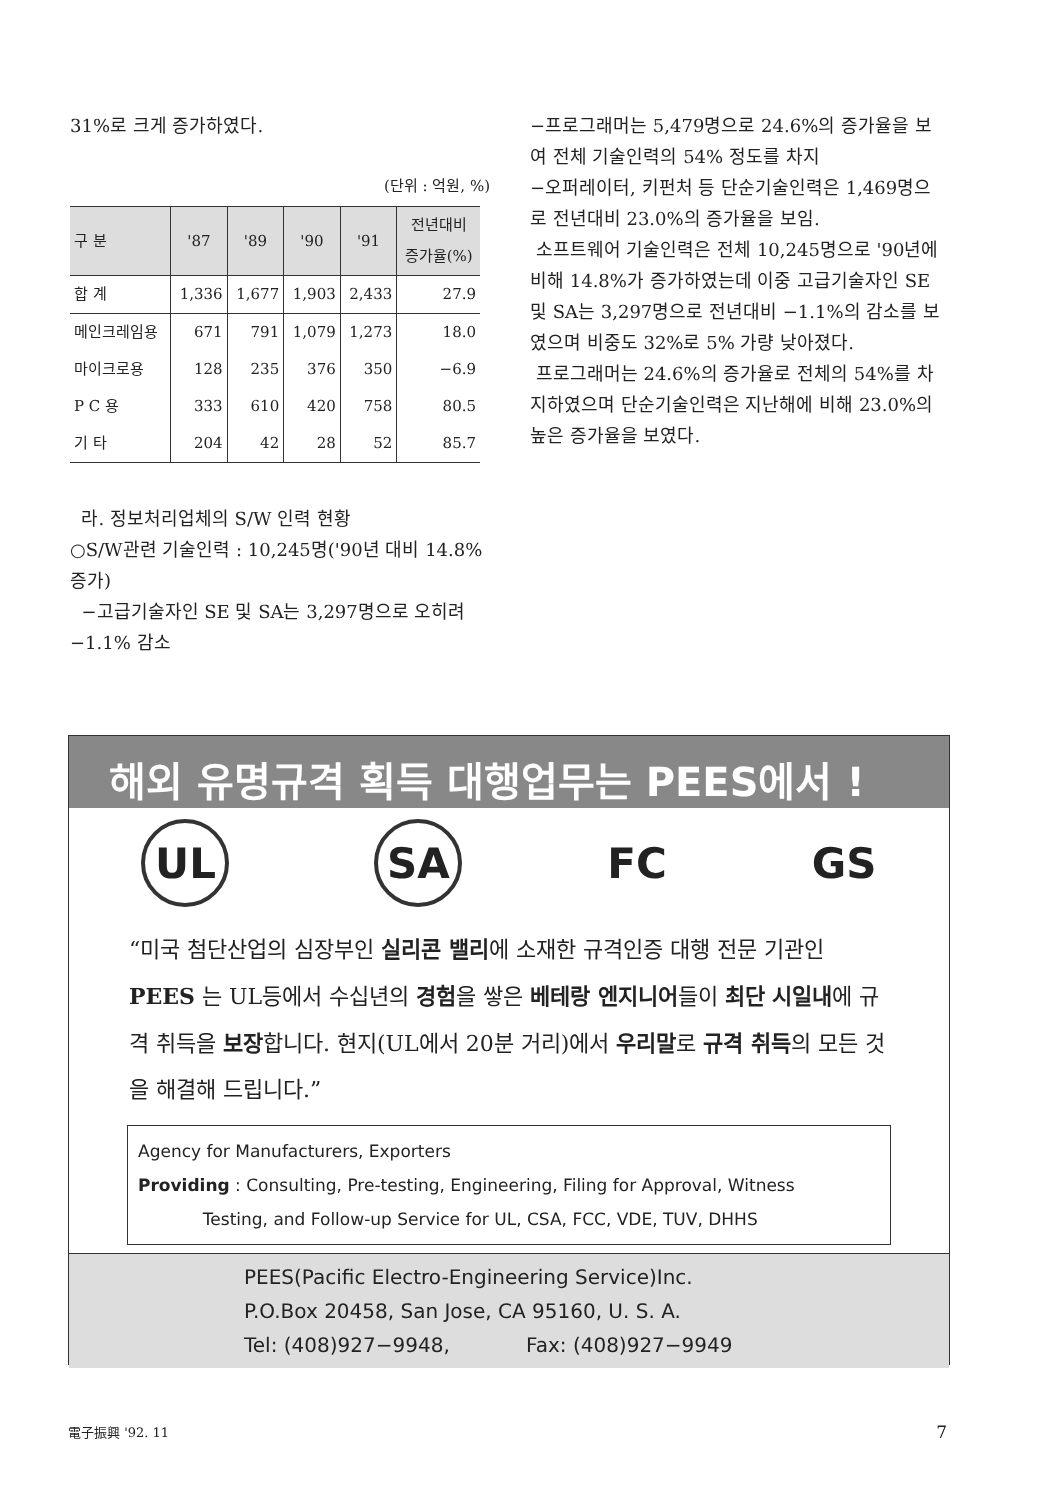31%로 크게 증가하였다.
(단위 : 억원, %)
| 구 분 | '87 | '89 | '90 | '91 | 전년대비 증가율(%) |
| --- | --- | --- | --- | --- | --- |
| 합 계 | 1,336 | 1,677 | 1,903 | 2,433 | 27.9 |
| 메인크레임용 | 671 | 791 | 1,079 | 1,273 | 18.0 |
| 마이크로용 | 128 | 235 | 376 | 350 | −6.9 |
| P C 용 | 333 | 610 | 420 | 758 | 80.5 |
| 기 타 | 204 | 42 | 28 | 52 | 85.7 |
라. 정보처리업체의 S/W 인력 현황
○S/W관련 기술인력 : 10,245명('90년 대비 14.8% 증가)
−고급기술자인 SE 및 SA는 3,297명으로 오히려 −1.1% 감소
−프로그래머는 5,479명으로 24.6%의 증가율을 보여 전체 기술인력의 54% 정도를 차지
−오퍼레이터, 키펀처 등 단순기술인력은 1,469명으로 전년대비 23.0%의 증가율을 보임.
소프트웨어 기술인력은 전체 10,245명으로 '90년에 비해 14.8%가 증가하였는데 이중 고급기술자인 SE 및 SA는 3,297명으로 전년대비 −1.1%의 감소를 보였으며 비중도 32%로 5% 가량 낮아졌다.
프로그래머는 24.6%의 증가율로 전체의 54%를 차지하였으며 단순기술인력은 지난해에 비해 23.0%의 높은 증가율을 보였다.
해외 유명규격 획득 대행업무는 PEES에서 !
UL SA FC GS
“미국 첨단산업의 심장부인 실리콘 밸리에 소재한 규격인증 대행 전문 기관인 PEES 는 UL등에서 수십년의 경험을 쌓은 베테랑 엔지니어들이 최단 시일내에 규격 취득을 보장합니다. 현지(UL에서 20분 거리)에서 우리말로 규격 취득의 모든 것을 해결해 드립니다.”
Agency for Manufacturers, Exporters
Providing : Consulting, Pre-testing, Engineering, Filing for Approval, Witness
Testing, and Follow-up Service for UL, CSA, FCC, VDE, TUV, DHHS
PEES(Pacific Electro-Engineering Service)Inc.
P.O.Box 20458, San Jose, CA 95160, U. S. A.
Tel: (408)927−9948, Fax: (408)927−9949
電子振興 '92. 11 7